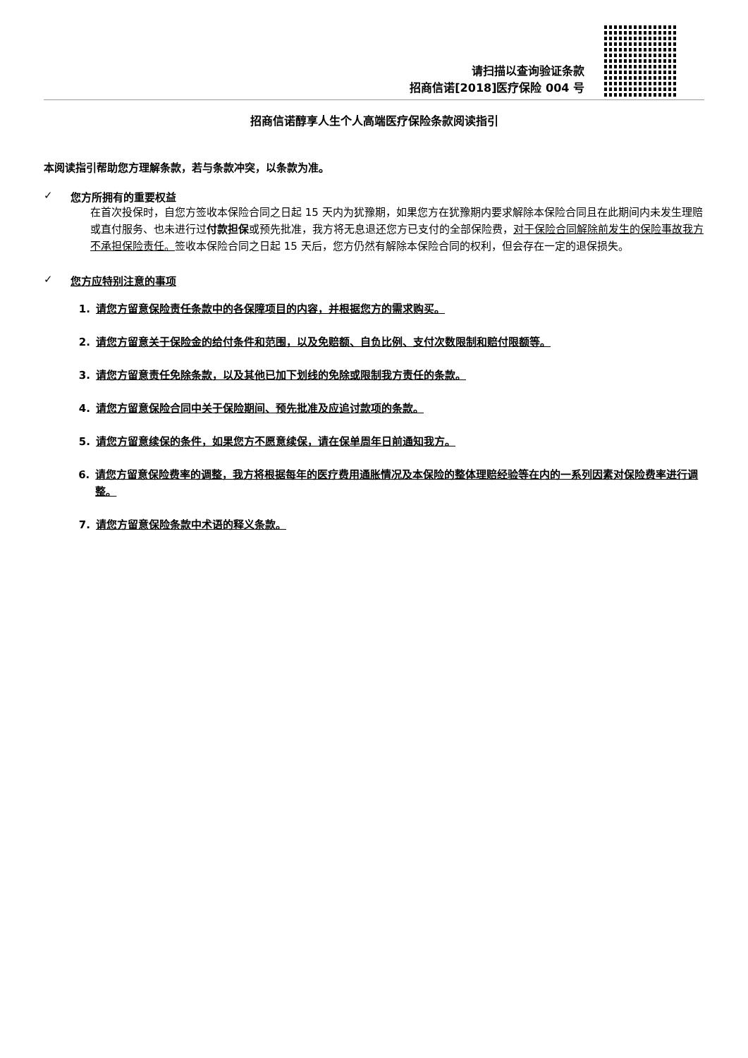请扫描以查询验证条款
招商信诺[2018]医疗保险 004 号
招商信诺醇享人生个人高端医疗保险条款阅读指引
本阅读指引帮助您方理解条款，若与条款冲突，以条款为准。
✓ 您方所拥有的重要权益
在首次投保时，自您方签收本保险合同之日起 15 天内为犹豫期，如果您方在犹豫期内要求解除本保险合同且在此期间内未发生理赔或直付服务、也未进行过付款担保或预先批准，我方将无息退还您方已支付的全部保险费，对于保险合同解除前发生的保险事故我方不承担保险责任。签收本保险合同之日起 15 天后，您方仍然有解除本保险合同的权利，但会存在一定的退保损失。
✓ 您方应特别注意的事项
1. 请您方留意保险责任条款中的各保障项目的内容，并根据您方的需求购买。
2. 请您方留意关于保险金的给付条件和范围，以及免赔额、自负比例、支付次数限制和赔付限额等。
3. 请您方留意责任免除条款，以及其他已加下划线的免除或限制我方责任的条款。
4. 请您方留意保险合同中关于保险期间、预先批准及应追讨款项的条款。
5. 请您方留意续保的条件，如果您方不愿意续保，请在保单周年日前通知我方。
6. 请您方留意保险费率的调整，我方将根据每年的医疗费用通胀情况及本保险的整体理赔经验等在内的一系列因素对保险费率进行调整。
7. 请您方留意保险条款中术语的释义条款。